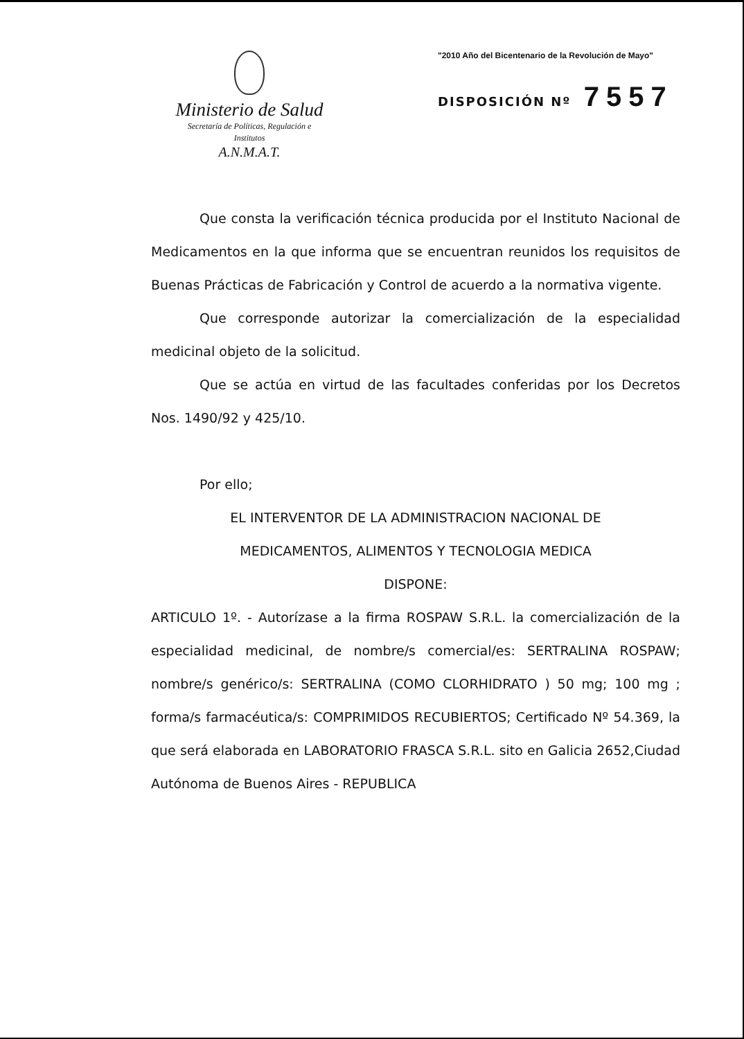Ministerio de Salud
Secretaría de Políticas, Regulación e
Institutos
A.N.M.A.T.
"2010 Año del Bicentenario de la Revolución de Mayo"
DISPOSICIÓN Nº 7557
Que consta la verificación técnica producida por el Instituto Nacional de Medicamentos en la que informa que se encuentran reunidos los requisitos de Buenas Prácticas de Fabricación y Control de acuerdo a la normativa vigente.
Que corresponde autorizar la comercialización de la especialidad medicinal objeto de la solicitud.
Que se actúa en virtud de las facultades conferidas por los Decretos Nos. 1490/92 y 425/10.
Por ello;
EL INTERVENTOR DE LA ADMINISTRACION NACIONAL DE
MEDICAMENTOS, ALIMENTOS Y TECNOLOGIA MEDICA
DISPONE:
ARTICULO 1º. - Autorízase a la firma ROSPAW S.R.L. la comercialización de la especialidad medicinal, de nombre/s comercial/es: SERTRALINA ROSPAW; nombre/s genérico/s: SERTRALINA (COMO CLORHIDRATO ) 50 mg; 100 mg ; forma/s farmacéutica/s: COMPRIMIDOS RECUBIERTOS; Certificado Nº 54.369, la que será elaborada en LABORATORIO FRASCA S.R.L. sito en Galicia 2652,Ciudad Autónoma de Buenos Aires - REPUBLICA